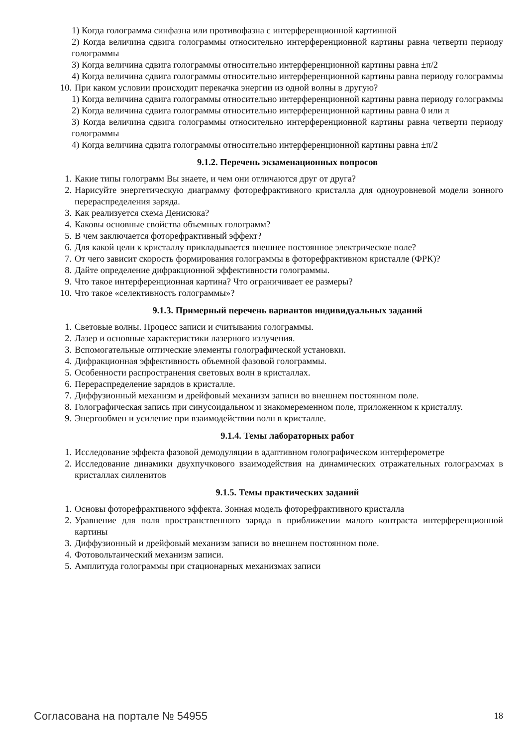1) Когда голограмма синфазна или противофазна с интерференционной картинной
2) Когда величина сдвига голограммы относительно интерференционной картины равна четверти периоду голограммы
3) Когда величина сдвига голограммы относительно интерференционной картины равна ±π/2
4) Когда величина сдвига голограммы относительно интерференционной картины равна периоду голограммы
10. При каком условии происходит перекачка энергии из одной волны в другую?
1) Когда величина сдвига голограммы относительно интерференционной картины равна периоду голограммы
2) Когда величина сдвига голограммы относительно интерференционной картины равна 0 или π
3) Когда величина сдвига голограммы относительно интерференционной картины равна четверти периоду голограммы
4) Когда величина сдвига голограммы относительно интерференционной картины равна ±π/2
9.1.2. Перечень экзаменационных вопросов
1. Какие типы голограмм Вы знаете, и чем они отличаются друг от друга?
2. Нарисуйте энергетическую диаграмму фоторефрактивного кристалла для одноуровневой модели зонного перераспределения заряда.
3. Как реализуется схема Денисюка?
4. Каковы основные свойства объемных голограмм?
5. В чем заключается фоторефрактивный эффект?
6. Для какой цели к кристаллу прикладывается внешнее постоянное электрическое поле?
7. От чего зависит скорость формирования голограммы в фоторефрактивном кристалле (ФРК)?
8. Дайте определение дифракционной эффективности голограммы.
9. Что такое интерференционная картина? Что ограничивает ее размеры?
10. Что такое «селективность голограммы»?
9.1.3. Примерный перечень вариантов индивидуальных заданий
1. Световые волны. Процесс записи и считывания голограммы.
2. Лазер и основные характеристики лазерного излучения.
3. Вспомогательные оптические элементы голографической установки.
4. Дифракционная эффективность объемной фазовой голограммы.
5. Особенности распространения световых волн в кристаллах.
6. Перераспределение зарядов в кристалле.
7. Диффузионный механизм и дрейфовый механизм записи во внешнем постоянном поле.
8. Голографическая запись при синусоидальном и знакомеременном поле, приложенном к кристаллу.
9. Энергообмен и усиление при взаимодействии волн в кристалле.
9.1.4. Темы лабораторных работ
1. Исследование эффекта фазовой демодуляции в адаптивном голографическом интерферометре
2. Исследование динамики двухпучкового взаимодействия на динамических отражательных голограммах в кристаллах силленитов
9.1.5. Темы практических заданий
1. Основы фоторефрактивного эффекта. Зонная модель фоторефрактивного кристалла
2. Уравнение для поля пространственного заряда в приближении малого контраста интерференционной картины
3. Диффузионный и дрейфовый механизм записи во внешнем постоянном поле.
4. Фотовольтаический механизм записи.
5. Амплитуда голограммы при стационарных механизмах записи
Согласована на портале № 54955 18